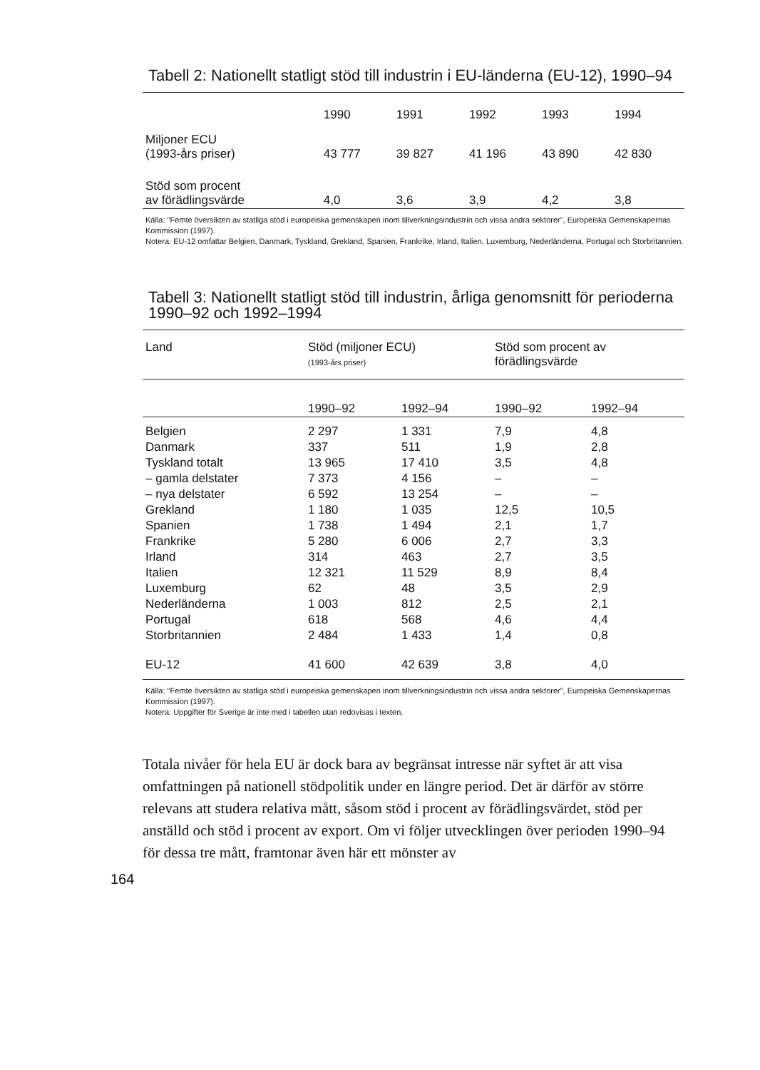Tabell 2: Nationellt statligt stöd till industrin i EU-länderna (EU-12), 1990–94
| | 1990 | 1991 | 1992 | 1993 | 1994 |
| Miljoner ECU (1993-års priser) | 43 777 | 39 827 | 41 196 | 43 890 | 42 830 |
| Stöd som procent av förädlingsvärde | 4,0 | 3,6 | 3,9 | 4,2 | 3,8 |
Källa: "Femte översikten av statliga stöd i europeiska gemenskapen inom tillverkningsindustrin och vissa andra sektorer", Europeiska Gemenskapernas Kommission (1997).
Notera: EU-12 omfattar Belgien, Danmark, Tyskland, Grekland, Spanien, Frankrike, Irland, Italien, Luxemburg, Nederländerna, Portugal och Storbritannien.
Tabell 3: Nationellt statligt stöd till industrin, årliga genomsnitt för perioderna 1990–92 och 1992–1994
| Land | Stöd (miljoner ECU) (1993-års priser) | | Stöd som procent av förädlingsvärde | |
| --- | --- | --- | --- | --- |
| | 1990–92 | 1992–94 | 1990–92 | 1992–94 |
| Belgien | 2 297 | 1 331 | 7,9 | 4,8 |
| Danmark | 337 | 511 | 1,9 | 2,8 |
| Tyskland totalt | 13 965 | 17 410 | 3,5 | 4,8 |
| – gamla delstater | 7 373 | 4 156 | – | – |
| – nya delstater | 6 592 | 13 254 | – | – |
| Grekland | 1 180 | 1 035 | 12,5 | 10,5 |
| Spanien | 1 738 | 1 494 | 2,1 | 1,7 |
| Frankrike | 5 280 | 6 006 | 2,7 | 3,3 |
| Irland | 314 | 463 | 2,7 | 3,5 |
| Italien | 12 321 | 11 529 | 8,9 | 8,4 |
| Luxemburg | 62 | 48 | 3,5 | 2,9 |
| Nederländerna | 1 003 | 812 | 2,5 | 2,1 |
| Portugal | 618 | 568 | 4,6 | 4,4 |
| Storbritannien | 2 484 | 1 433 | 1,4 | 0,8 |
| EU-12 | 41 600 | 42 639 | 3,8 | 4,0 |
Källa: "Femte översikten av statliga stöd i europeiska gemenskapen inom tillverkningsindustrin och vissa andra sektorer", Europeiska Gemenskapernas Kommission (1997).
Notera: Uppgifter för Sverige är inte med i tabellen utan redovisas i texten.
Totala nivåer för hela EU är dock bara av begränsat intresse när syftet är att visa omfattningen på nationell stödpolitik under en längre period. Det är därför av större relevans att studera relativa mått, såsom stöd i procent av förädlingsvärdet, stöd per anställd och stöd i procent av export. Om vi följer utvecklingen över perioden 1990–94 för dessa tre mått, framtonar även här ett mönster av
164